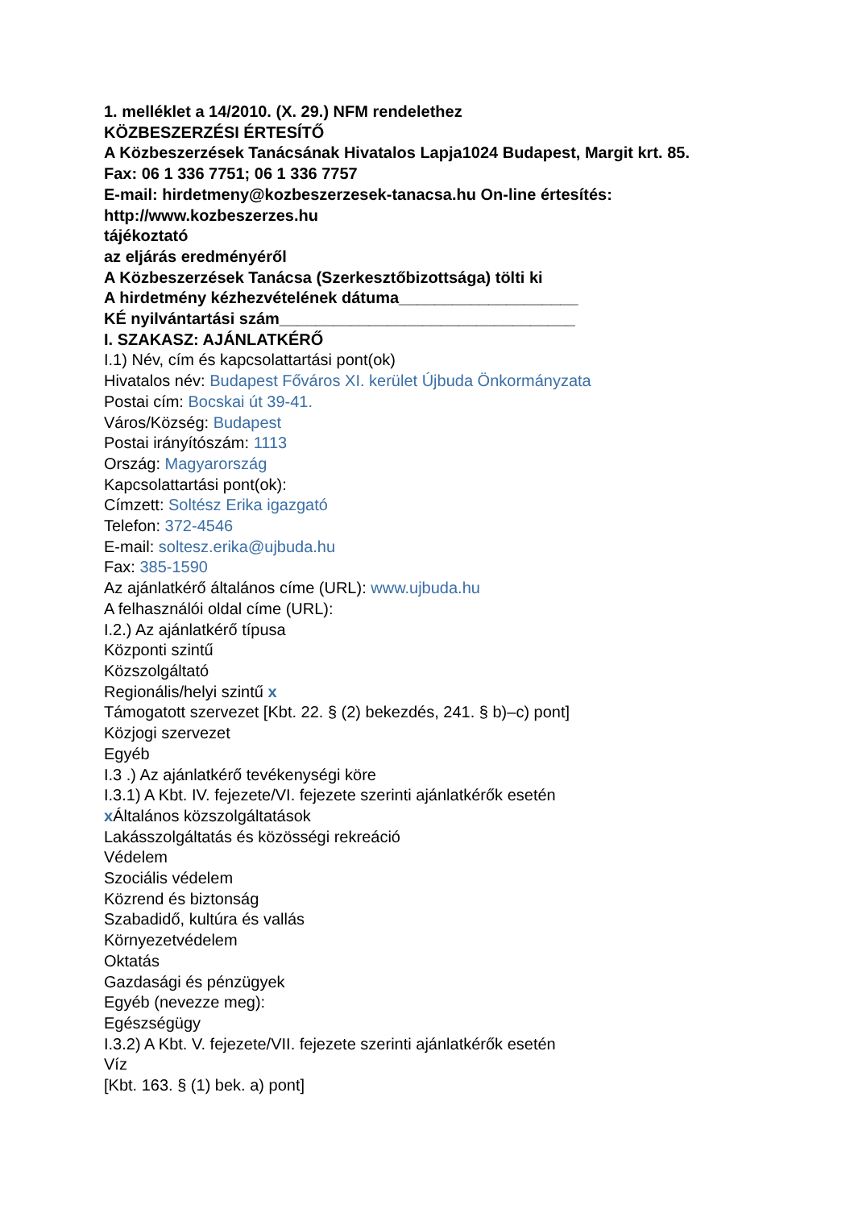1. melléklet a 14/2010. (X. 29.) NFM rendelethez
KÖZBESZERZÉSI ÉRTESÍTŐ
A Közbeszerzések Tanácsának Hivatalos Lapja1024 Budapest, Margit krt. 85.
Fax: 06 1 336 7751; 06 1 336 7757
E-mail: hirdetmeny@kozbeszerzesek-tanacsa.hu On-line értesítés:
http://www.kozbeszerzes.hu
tájékoztató
az eljárás eredményéről
A Közbeszerzések Tanácsa (Szerkesztőbizottsága) tölti ki
A hirdetmény kézhezvételének dátuma____________________
KÉ nyilvántartási szám_________________________________
I. SZAKASZ: AJÁNLATKÉRŐ
I.1) Név, cím és kapcsolattartási pont(ok)
Hivatalos név: Budapest Főváros XI. kerület Újbuda Önkormányzata
Postai cím: Bocskai út 39-41.
Város/Község: Budapest
Postai irányítószám: 1113
Ország: Magyarország
Kapcsolattartási pont(ok):
Címzett: Soltész Erika igazgató
Telefon: 372-4546
E-mail: soltesz.erika@ujbuda.hu
Fax: 385-1590
Az ajánlatkérő általános címe (URL): www.ujbuda.hu
A felhasználói oldal címe (URL):
I.2.) Az ajánlatkérő típusa
Központi szintű
Közszolgáltató
Regionális/helyi szintű x
Támogatott szervezet [Kbt. 22. § (2) bekezdés, 241. § b)–c) pont]
Közjogi szervezet
Egyéb
I.3 .) Az ajánlatkérő tevékenységi köre
I.3.1) A Kbt. IV. fejezete/VI. fejezete szerinti ajánlatkérők esetén
x Általános közszolgáltatások
Lakásszolgáltatás és közösségi rekreáció
Védelem
Szociális védelem
Közrend és biztonság
Szabadidő, kultúra és vallás
Környezetvédelem
Oktatás
Gazdasági és pénzügyek
Egyéb (nevezze meg):
Egészségügy
I.3.2) A Kbt. V. fejezete/VII. fejezete szerinti ajánlatkérők esetén
Víz
[Kbt. 163. § (1) bek. a) pont]